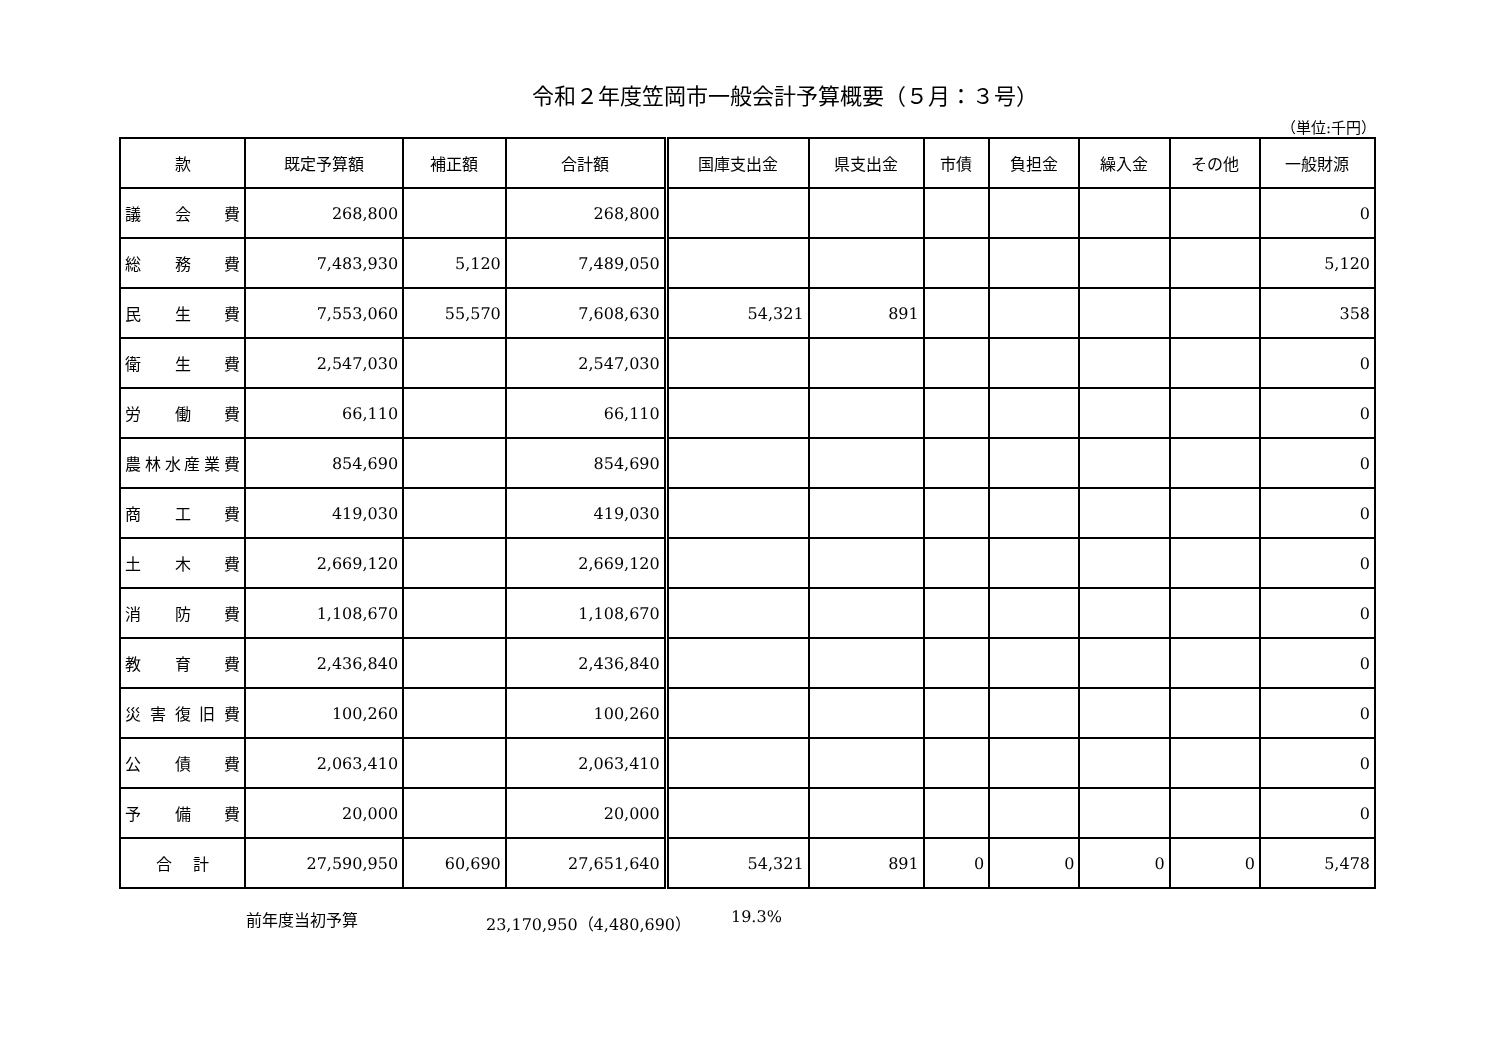令和２年度笠岡市一般会計予算概要（５月：３号）
（単位:千円）
| 款 | 既定予算額 | 補正額 | 合計額 | 国庫支出金 | 県支出金 | 市債 | 負担金 | 繰入金 | その他 | 一般財源 |
| --- | --- | --- | --- | --- | --- | --- | --- | --- | --- | --- |
| 議 会 費 | 268,800 | | 268,800 | | | | | | | 0 |
| 総 務 費 | 7,483,930 | 5,120 | 7,489,050 | | | | | | | 5,120 |
| 民 生 費 | 7,553,060 | 55,570 | 7,608,630 | 54,321 | 891 | | | | | 358 |
| 衛 生 費 | 2,547,030 | | 2,547,030 | | | | | | | 0 |
| 労 働 費 | 66,110 | | 66,110 | | | | | | | 0 |
| 農林水産業費 | 854,690 | | 854,690 | | | | | | | 0 |
| 商 工 費 | 419,030 | | 419,030 | | | | | | | 0 |
| 土 木 費 | 2,669,120 | | 2,669,120 | | | | | | | 0 |
| 消 防 費 | 1,108,670 | | 1,108,670 | | | | | | | 0 |
| 教 育 費 | 2,436,840 | | 2,436,840 | | | | | | | 0 |
| 災 害 復 旧 費 | 100,260 | | 100,260 | | | | | | | 0 |
| 公 債 費 | 2,063,410 | | 2,063,410 | | | | | | | 0 |
| 予 備 費 | 20,000 | | 20,000 | | | | | | | 0 |
| 合 計 | 27,590,950 | 60,690 | 27,651,640 | 54,321 | 891 | 0 | 0 | 0 | 0 | 5,478 |
前年度当初予算 23,170,950（4,480,690） 19.3%